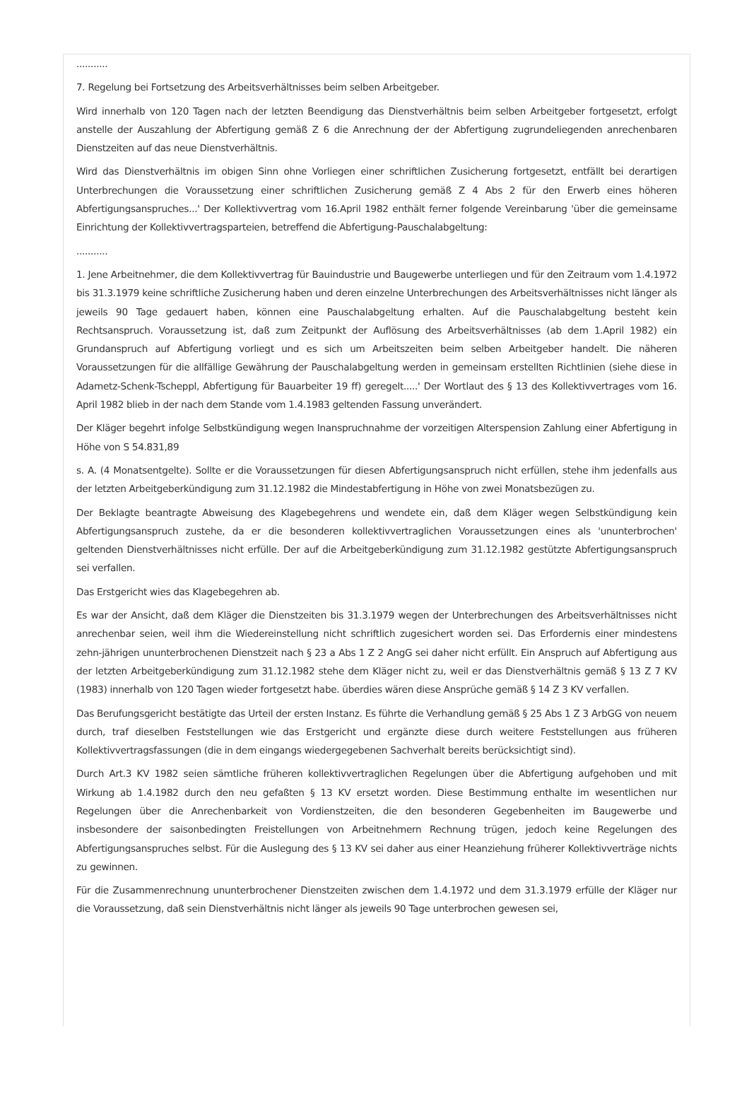...........
7. Regelung bei Fortsetzung des Arbeitsverhältnisses beim selben Arbeitgeber.
Wird innerhalb von 120 Tagen nach der letzten Beendigung das Dienstverhältnis beim selben Arbeitgeber fortgesetzt, erfolgt anstelle der Auszahlung der Abfertigung gemäß Z 6 die Anrechnung der der Abfertigung zugrundeliegenden anrechenbaren Dienstzeiten auf das neue Dienstverhältnis.
Wird das Dienstverhältnis im obigen Sinn ohne Vorliegen einer schriftlichen Zusicherung fortgesetzt, entfällt bei derartigen Unterbrechungen die Voraussetzung einer schriftlichen Zusicherung gemäß Z 4 Abs 2 für den Erwerb eines höheren Abfertigungsanspruches...' Der Kollektivvertrag vom 16.April 1982 enthält ferner folgende Vereinbarung 'über die gemeinsame Einrichtung der Kollektivvertragsparteien, betreffend die Abfertigung-Pauschalabgeltung:
...........
1. Jene Arbeitnehmer, die dem Kollektivvertrag für Bauindustrie und Baugewerbe unterliegen und für den Zeitraum vom 1.4.1972 bis 31.3.1979 keine schriftliche Zusicherung haben und deren einzelne Unterbrechungen des Arbeitsverhältnisses nicht länger als jeweils 90 Tage gedauert haben, können eine Pauschalabgeltung erhalten. Auf die Pauschalabgeltung besteht kein Rechtsanspruch. Voraussetzung ist, daß zum Zeitpunkt der Auflösung des Arbeitsverhältnisses (ab dem 1.April 1982) ein Grundanspruch auf Abfertigung vorliegt und es sich um Arbeitszeiten beim selben Arbeitgeber handelt. Die näheren Voraussetzungen für die allfällige Gewährung der Pauschalabgeltung werden in gemeinsam erstellten Richtlinien (siehe diese in Adametz-Schenk-Tscheppl, Abfertigung für Bauarbeiter 19 ff) geregelt.....' Der Wortlaut des § 13 des Kollektivvertrages vom 16. April 1982 blieb in der nach dem Stande vom 1.4.1983 geltenden Fassung unverändert.
Der Kläger begehrt infolge Selbstkündigung wegen Inanspruchnahme der vorzeitigen Alterspension Zahlung einer Abfertigung in Höhe von S 54.831,89
s. A. (4 Monatsentgelte). Sollte er die Voraussetzungen für diesen Abfertigungsanspruch nicht erfüllen, stehe ihm jedenfalls aus der letzten Arbeitgeberkündigung zum 31.12.1982 die Mindestabfertigung in Höhe von zwei Monatsbezügen zu.
Der Beklagte beantragte Abweisung des Klagebegehrens und wendete ein, daß dem Kläger wegen Selbstkündigung kein Abfertigungsanspruch zustehe, da er die besonderen kollektivvertraglichen Voraussetzungen eines als 'ununterbrochen' geltenden Dienstverhältnisses nicht erfülle. Der auf die Arbeitgeberkündigung zum 31.12.1982 gestützte Abfertigungsanspruch sei verfallen.
Das Erstgericht wies das Klagebegehren ab.
Es war der Ansicht, daß dem Kläger die Dienstzeiten bis 31.3.1979 wegen der Unterbrechungen des Arbeitsverhältnisses nicht anrechenbar seien, weil ihm die Wiedereinstellung nicht schriftlich zugesichert worden sei. Das Erfordernis einer mindestens zehn-jährigen ununterbrochenen Dienstzeit nach § 23 a Abs 1 Z 2 AngG sei daher nicht erfüllt. Ein Anspruch auf Abfertigung aus der letzten Arbeitgeberkündigung zum 31.12.1982 stehe dem Kläger nicht zu, weil er das Dienstverhältnis gemäß § 13 Z 7 KV (1983) innerhalb von 120 Tagen wieder fortgesetzt habe. überdies wären diese Ansprüche gemäß § 14 Z 3 KV verfallen.
Das Berufungsgericht bestätigte das Urteil der ersten Instanz. Es führte die Verhandlung gemäß § 25 Abs 1 Z 3 ArbGG von neuem durch, traf dieselben Feststellungen wie das Erstgericht und ergänzte diese durch weitere Feststellungen aus früheren Kollektivvertragsfassungen (die in dem eingangs wiedergegebenen Sachverhalt bereits berücksichtigt sind).
Durch Art.3 KV 1982 seien sämtliche früheren kollektivvertraglichen Regelungen über die Abfertigung aufgehoben und mit Wirkung ab 1.4.1982 durch den neu gefaßten § 13 KV ersetzt worden. Diese Bestimmung enthalte im wesentlichen nur Regelungen über die Anrechenbarkeit von Vordienstzeiten, die den besonderen Gegebenheiten im Baugewerbe und insbesondere der saisonbedingten Freistellungen von Arbeitnehmern Rechnung trügen, jedoch keine Regelungen des Abfertigungsanspruches selbst. Für die Auslegung des § 13 KV sei daher aus einer Heanziehung früherer Kollektivverträge nichts zu gewinnen.
Für die Zusammenrechnung ununterbrochener Dienstzeiten zwischen dem 1.4.1972 und dem 31.3.1979 erfülle der Kläger nur die Voraussetzung, daß sein Dienstverhältnis nicht länger als jeweils 90 Tage unterbrochen gewesen sei,